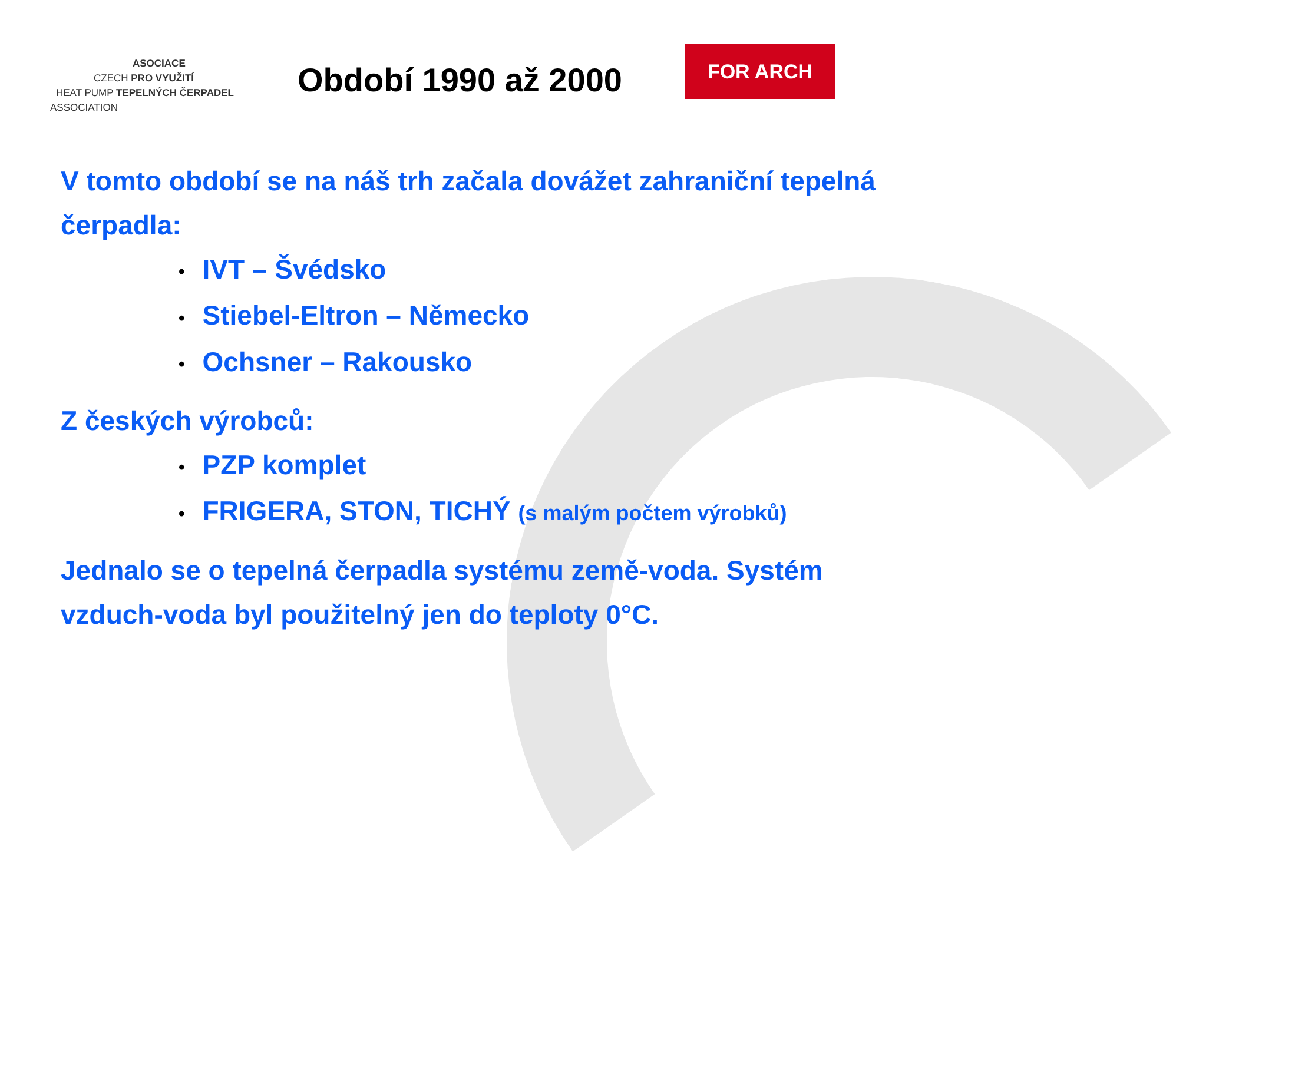ASOCIACE
CZECH PRO VYUŽITÍ
HEAT PUMP TEPELNÝCH ČERPADEL
ASSOCIATION
Období 1990 až 2000
FOR ARCH
V tomto období se na náš trh začala dovážet zahraniční tepelná čerpadla:
• IVT – Švédsko
• Stiebel-Eltron – Německo
• Ochsner – Rakousko
Z českých výrobců:
• PZP komplet
• FRIGERA, STON, TICHÝ (s malým počtem výrobků)
Jednalo se o tepelná čerpadla systému země-voda. Systém vzduch-voda byl použitelný jen do teploty 0°C.